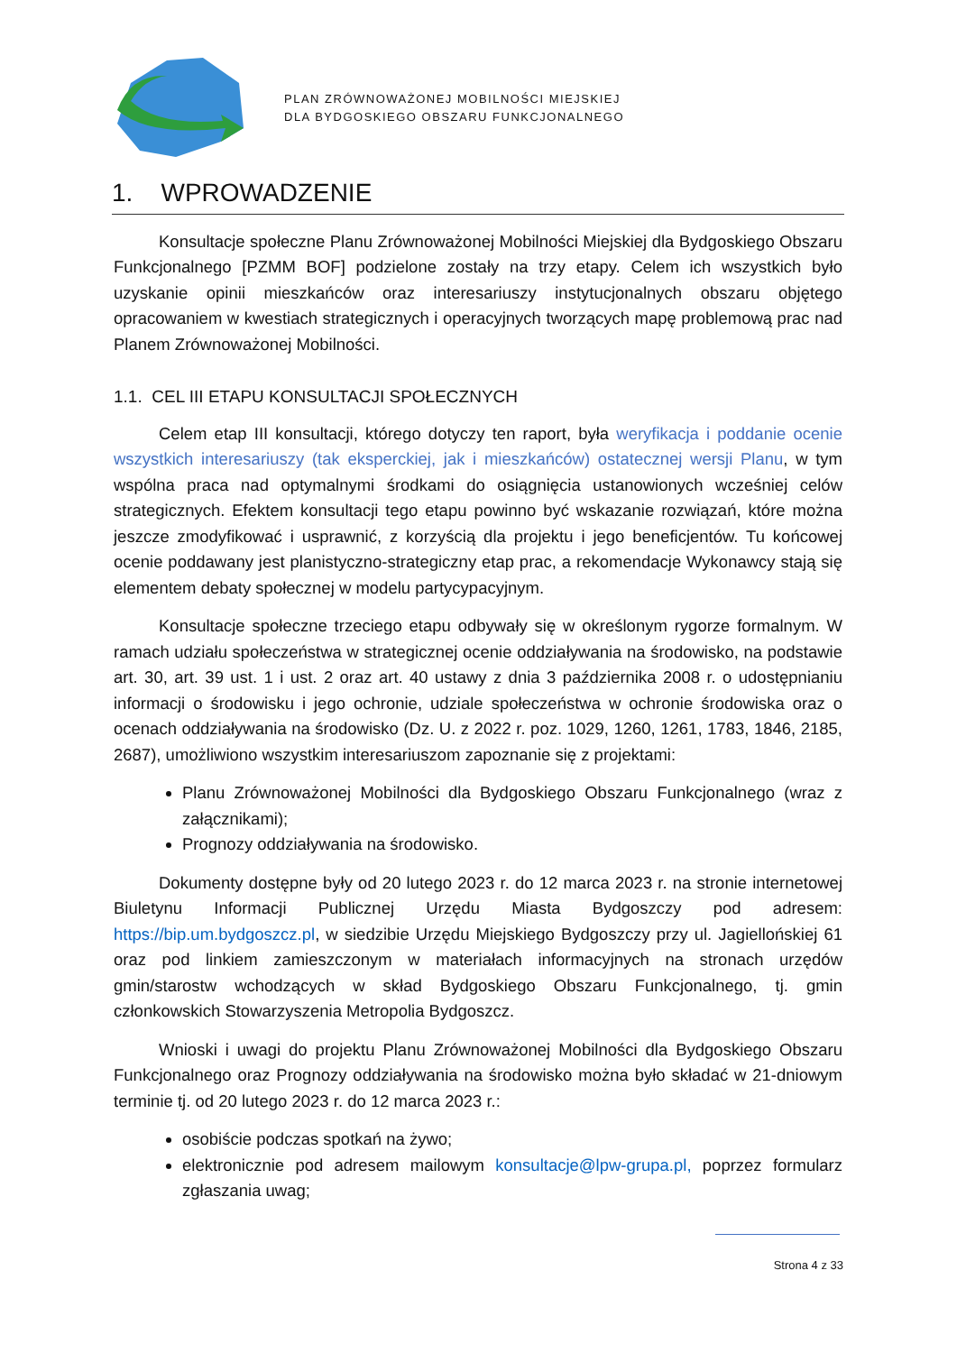PLAN ZRÓWNOWAŻONEJ MOBILNOŚCI MIEJSKIEJ
DLA BYDGOSKIEGO OBSZARU FUNKCJONALNEGO
1. WPROWADZENIE
Konsultacje społeczne Planu Zrównoważonej Mobilności Miejskiej dla Bydgoskiego Obszaru Funkcjonalnego [PZMM BOF] podzielone zostały na trzy etapy. Celem ich wszystkich było uzyskanie opinii mieszkańców oraz interesariuszy instytucjonalnych obszaru objętego opracowaniem w kwestiach strategicznych i operacyjnych tworzących mapę problemową prac nad Planem Zrównoważonej Mobilności.
1.1. CEL III ETAPU KONSULTACJI SPOŁECZNYCH
Celem etap III konsultacji, którego dotyczy ten raport, była weryfikacja i poddanie ocenie wszystkich interesariuszy (tak eksperckiej, jak i mieszkańców) ostatecznej wersji Planu, w tym wspólna praca nad optymalnymi środkami do osiągnięcia ustanowionych wcześniej celów strategicznych. Efektem konsultacji tego etapu powinno być wskazanie rozwiązań, które można jeszcze zmodyfikować i usprawnić, z korzyścią dla projektu i jego beneficjentów. Tu końcowej ocenie poddawany jest planistyczno-strategiczny etap prac, a rekomendacje Wykonawcy stają się elementem debaty społecznej w modelu partycypacyjnym.
Konsultacje społeczne trzeciego etapu odbywały się w określonym rygorze formalnym. W ramach udziału społeczeństwa w strategicznej ocenie oddziaływania na środowisko, na podstawie art. 30, art. 39 ust. 1 i ust. 2 oraz art. 40 ustawy z dnia 3 października 2008 r. o udostępnianiu informacji o środowisku i jego ochronie, udziale społeczeństwa w ochronie środowiska oraz o ocenach oddziaływania na środowisko (Dz. U. z 2022 r. poz. 1029, 1260, 1261, 1783, 1846, 2185, 2687), umożliwiono wszystkim interesariuszom zapoznanie się z projektami:
Planu Zrównoważonej Mobilności dla Bydgoskiego Obszaru Funkcjonalnego (wraz z załącznikami);
Prognozy oddziaływania na środowisko.
Dokumenty dostępne były od 20 lutego 2023 r. do 12 marca 2023 r. na stronie internetowej Biuletynu Informacji Publicznej Urzędu Miasta Bydgoszczy pod adresem: https://bip.um.bydgoszcz.pl, w siedzibie Urzędu Miejskiego Bydgoszczy przy ul. Jagiellońskiej 61 oraz pod linkiem zamieszczonym w materiałach informacyjnych na stronach urzędów gmin/starostw wchodzących w skład Bydgoskiego Obszaru Funkcjonalnego, tj. gmin członkowskich Stowarzyszenia Metropolia Bydgoszcz.
Wnioski i uwagi do projektu Planu Zrównoważonej Mobilności dla Bydgoskiego Obszaru Funkcjonalnego oraz Prognozy oddziaływania na środowisko można było składać w 21-dniowym terminie tj. od 20 lutego 2023 r. do 12 marca 2023 r.:
osobiście podczas spotkań na żywo;
elektronicznie pod adresem mailowym konsultacje@lpw-grupa.pl, poprzez formularz zgłaszania uwag;
Strona 4 z 33